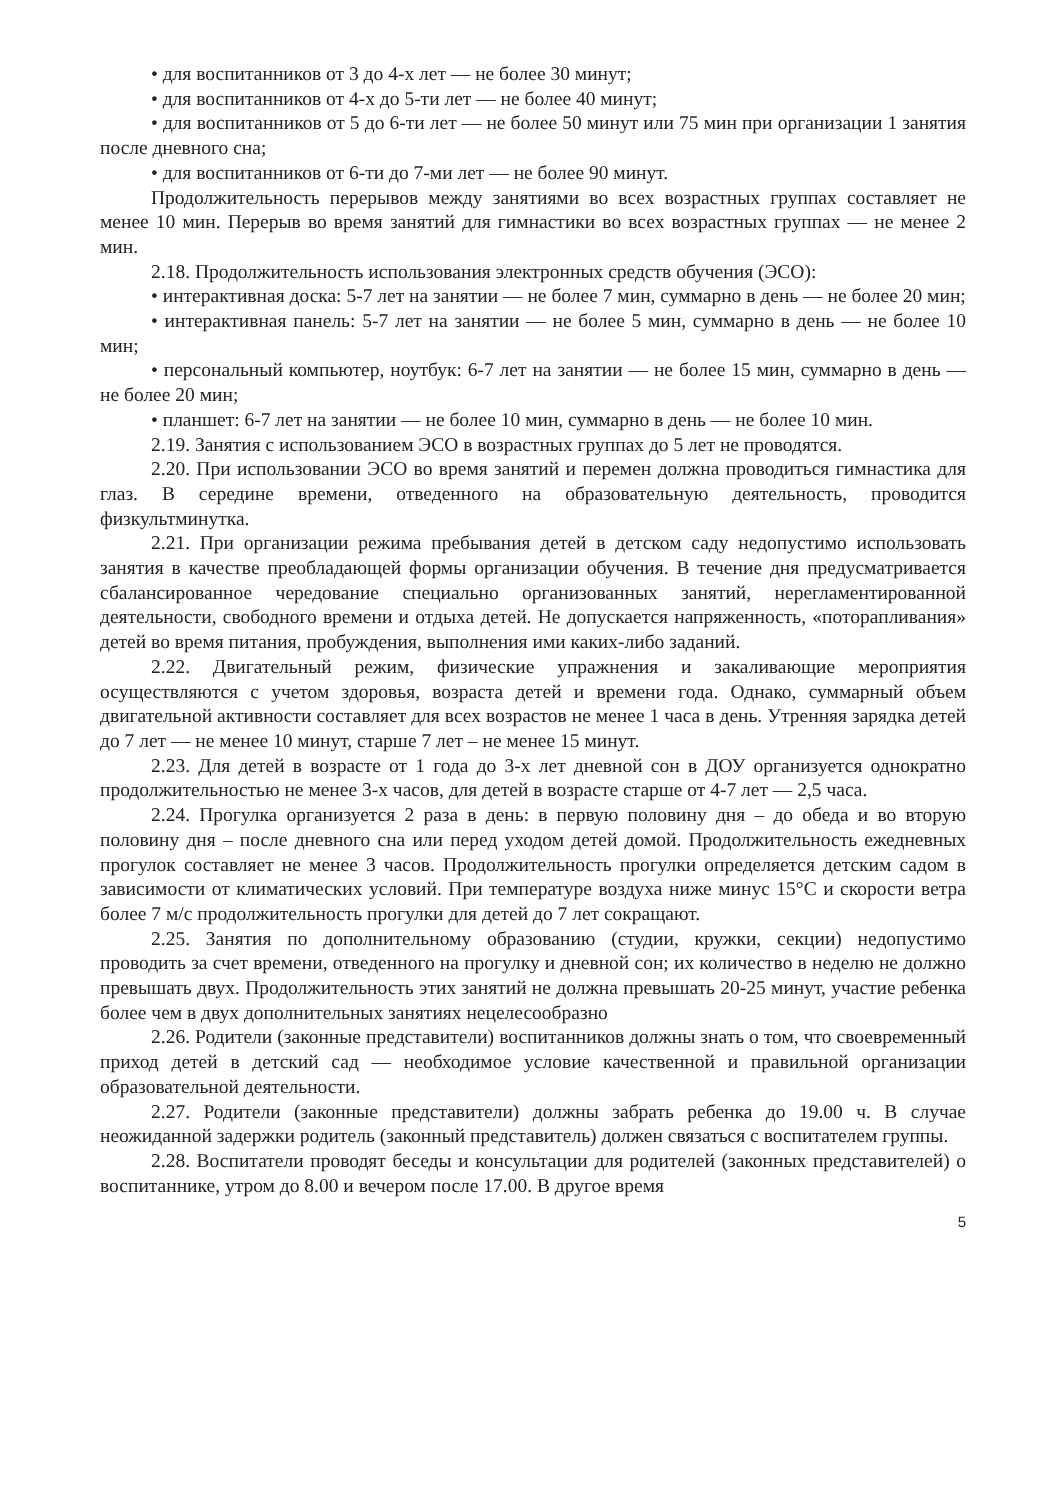• для воспитанников от 3 до 4-х лет — не более 30 минут;
• для воспитанников от 4-х до 5-ти лет — не более 40 минут;
• для воспитанников от 5 до 6-ти лет — не более 50 минут или 75 мин при организации 1 занятия после дневного сна;
• для воспитанников от 6-ти до 7-ми лет — не более 90 минут.
Продолжительность перерывов между занятиями во всех возрастных группах составляет не менее 10 мин. Перерыв во время занятий для гимнастики во всех возрастных группах — не менее 2 мин.
2.18. Продолжительность использования электронных средств обучения (ЭСО):
• интерактивная доска: 5-7 лет на занятии — не более 7 мин, суммарно в день — не более 20 мин;
• интерактивная панель: 5-7 лет на занятии — не более 5 мин, суммарно в день — не более 10 мин;
• персональный компьютер, ноутбук: 6-7 лет на занятии — не более 15 мин, суммарно в день — не более 20 мин;
• планшет: 6-7 лет на занятии — не более 10 мин, суммарно в день — не более 10 мин.
2.19. Занятия с использованием ЭСО в возрастных группах до 5 лет не проводятся.
2.20. При использовании ЭСО во время занятий и перемен должна проводиться гимнастика для глаз. В середине времени, отведенного на образовательную деятельность, проводится физкультминутка.
2.21. При организации режима пребывания детей в детском саду недопустимо использовать занятия в качестве преобладающей формы организации обучения. В течение дня предусматривается сбалансированное чередование специально организованных занятий, нерегламентированной деятельности, свободного времени и отдыха детей. Не допускается напряженность, «поторапливания» детей во время питания, пробуждения, выполнения ими каких-либо заданий.
2.22. Двигательный режим, физические упражнения и закаливающие мероприятия осуществляются с учетом здоровья, возраста детей и времени года. Однако, суммарный объем двигательной активности составляет для всех возрастов не менее 1 часа в день. Утренняя зарядка детей до 7 лет — не менее 10 минут, старше 7 лет – не менее 15 минут.
2.23. Для детей в возрасте от 1 года до 3-х лет дневной сон в ДОУ организуется однократно продолжительностью не менее 3-х часов, для детей в возрасте старше от 4-7 лет — 2,5 часа.
2.24. Прогулка организуется 2 раза в день: в первую половину дня – до обеда и во вторую половину дня – после дневного сна или перед уходом детей домой. Продолжительность ежедневных прогулок составляет не менее 3 часов. Продолжительность прогулки определяется детским садом в зависимости от климатических условий. При температуре воздуха ниже минус 15°С и скорости ветра более 7 м/с продолжительность прогулки для детей до 7 лет сокращают.
2.25. Занятия по дополнительному образованию (студии, кружки, секции) недопустимо проводить за счет времени, отведенного на прогулку и дневной сон; их количество в неделю не должно превышать двух. Продолжительность этих занятий не должна превышать 20-25 минут, участие ребенка более чем в двух дополнительных занятиях нецелесообразно
2.26. Родители (законные представители) воспитанников должны знать о том, что своевременный приход детей в детский сад — необходимое условие качественной и правильной организации образовательной деятельности.
2.27. Родители (законные представители) должны забрать ребенка до 19.00 ч. В случае неожиданной задержки родитель (законный представитель) должен связаться с воспитателем группы.
2.28. Воспитатели проводят беседы и консультации для родителей (законных представителей) о воспитаннике, утром до 8.00 и вечером после 17.00. В другое время
5